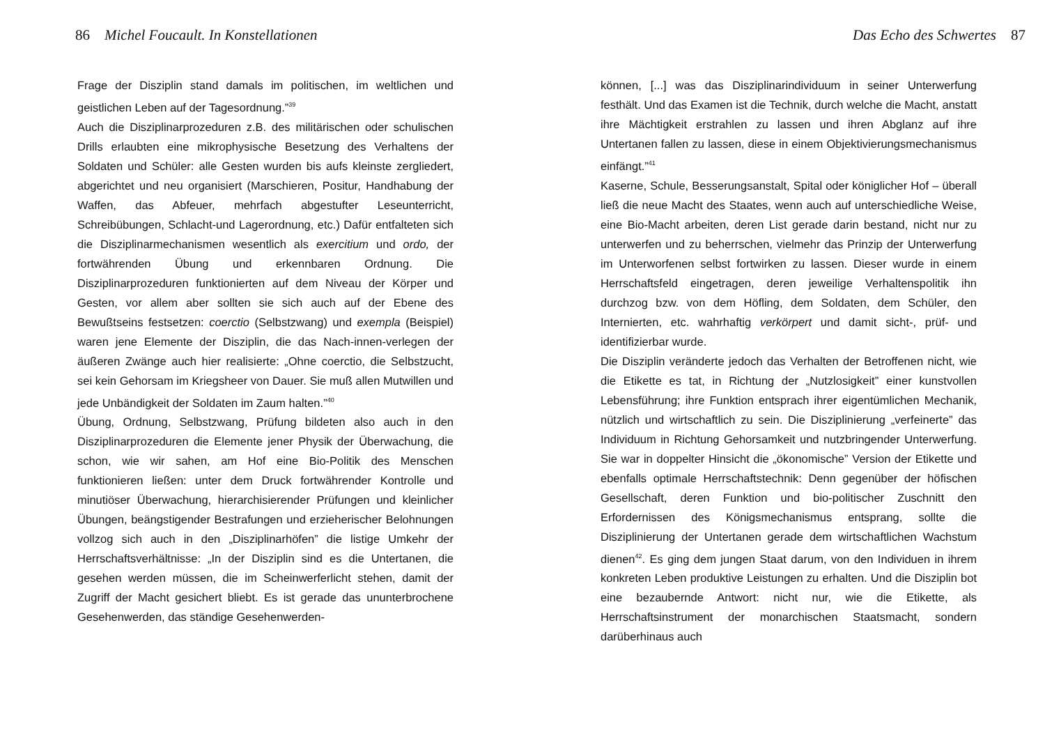86 Michel Foucault. In Konstellationen
Frage der Disziplin stand damals im politischen, im weltlichen und geistlichen Leben auf der Tagesordnung.”<sup>39</sup>
Auch die Disziplinarprozeduren z.B. des militärischen oder schulischen Drills erlaubten eine mikrophysische Besetzung des Verhaltens der Soldaten und Schüler: alle Gesten wurden bis aufs kleinste zergliedert, abgerichtet und neu organisiert (Marschieren, Positur, Handhabung der Waffen, das Abfeuer, mehrfach abgestufter Leseunterricht, Schreibübungen, Schlacht-und Lagerordnung, etc.) Dafür entfalteten sich die Disziplinarmechanismen wesentlich als exercitium und ordo, der fortwährenden Übung und erkennbaren Ordnung. Die Disziplinarprozeduren funktionierten auf dem Niveau der Körper und Gesten, vor allem aber sollten sie sich auch auf der Ebene des Bewußtseins festsetzen: coerctio (Selbstzwang) und exempla (Beispiel) waren jene Elemente der Disziplin, die das Nach-innen-verlegen der äußeren Zwänge auch hier realisierte: „Ohne coerctio, die Selbstzucht, sei kein Gehorsam im Kriegsheer von Dauer. Sie muß allen Mutwillen und jede Unbändigkeit der Soldaten im Zaum halten.”<sup>40</sup>
Übung, Ordnung, Selbstzwang, Prüfung bildeten also auch in den Disziplinarprozeduren die Elemente jener Physik der Überwachung, die schon, wie wir sahen, am Hof eine Bio-Politik des Menschen funktionieren ließen: unter dem Druck fortwährender Kontrolle und minutiöser Überwachung, hierarchisierender Prüfungen und kleinlicher Übungen, beängstigender Bestrafungen und erzieherischer Belohnungen vollzog sich auch in den „Disziplinarhöfen” die listige Umkehr der Herrschaftsverhältnisse: „In der Disziplin sind es die Untertanen, die gesehen werden müssen, die im Scheinwerferlicht stehen, damit der Zugriff der Macht gesichert bliebt. Es ist gerade das ununterbrochene Gesehenwerden, das ständige Gesehenwerden-
Das Echo des Schwertes 87
können, [...] was das Disziplinarindividuum in seiner Unterwerfung festhält. Und das Examen ist die Technik, durch welche die Macht, anstatt ihre Mächtigkeit erstrahlen zu lassen und ihren Abglanz auf ihre Untertanen fallen zu lassen, diese in einem Objektivierungsmechanismus einfängt.”<sup>41</sup>
Kaserne, Schule, Besserungsanstalt, Spital oder königlicher Hof – überall ließ die neue Macht des Staates, wenn auch auf unterschiedliche Weise, eine Bio-Macht arbeiten, deren List gerade darin bestand, nicht nur zu unterwerfen und zu beherrschen, vielmehr das Prinzip der Unterwerfung im Unterworfenen selbst fortwirken zu lassen. Dieser wurde in einem Herrschaftsfeld eingetragen, deren jeweilige Verhaltenspolitik ihn durchzog bzw. von dem Höfling, dem Soldaten, dem Schüler, den Internierten, etc. wahrhaftig verkörpert und damit sicht-, prüf- und identifizierbar wurde.
Die Disziplin veränderte jedoch das Verhalten der Betroffenen nicht, wie die Etikette es tat, in Richtung der „Nutzlosigkeit” einer kunstvollen Lebensführung; ihre Funktion entsprach ihrer eigentümlichen Mechanik, nützlich und wirtschaftlich zu sein. Die Disziplinierung „verfeinerte” das Individuum in Richtung Gehorsamkeit und nutzbringender Unterwerfung. Sie war in doppelter Hinsicht die „ökonomische” Version der Etikette und ebenfalls optimale Herrschaftstechnik: Denn gegenüber der höfischen Gesellschaft, deren Funktion und bio-politischer Zuschnitt den Erfordernissen des Königsmechanismus entsprang, sollte die Disziplinierung der Untertanen gerade dem wirtschaftlichen Wachstum dienen<sup>42</sup>. Es ging dem jungen Staat darum, von den Individuen in ihrem konkreten Leben produktive Leistungen zu erhalten. Und die Disziplin bot eine bezaubernde Antwort: nicht nur, wie die Etikette, als Herrschaftsinstrument der monarchischen Staatsmacht, sondern darüberhinaus auch